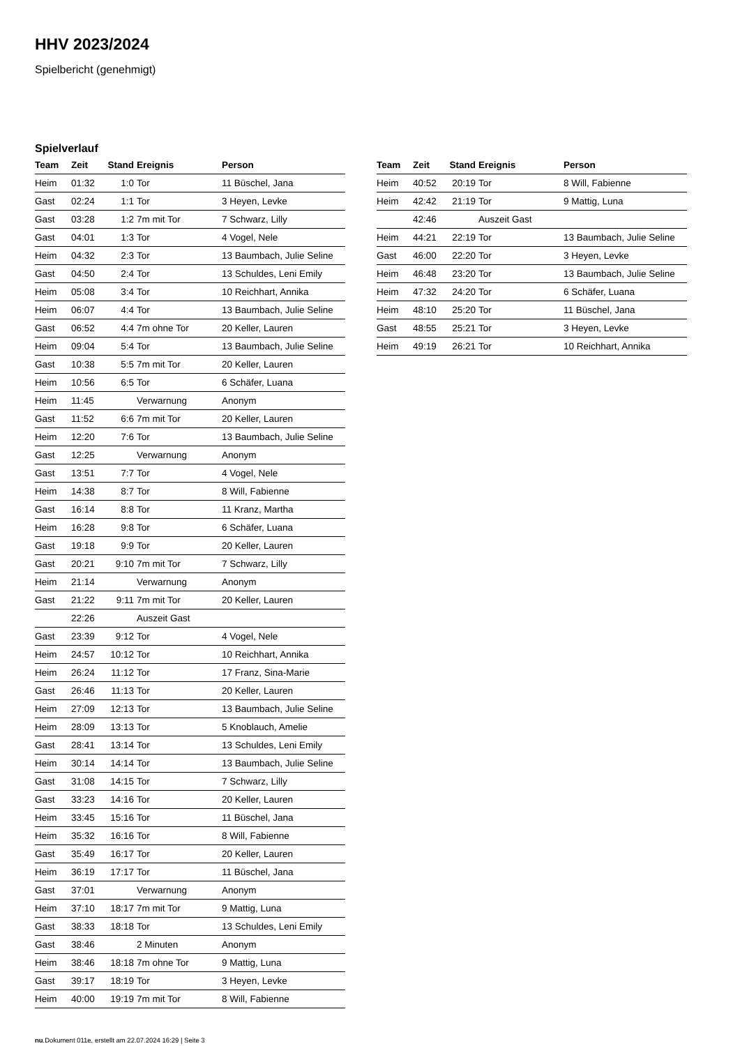HHV 2023/2024
Spielbericht (genehmigt)
Spielverlauf
| Team | Zeit | Stand | Ereignis | Person |
| --- | --- | --- | --- | --- |
| Heim | 01:32 | 1:0 | Tor | 11 Büschel, Jana |
| Gast | 02:24 | 1:1 | Tor | 3 Heyen, Levke |
| Gast | 03:28 | 1:2 | 7m mit Tor | 7 Schwarz, Lilly |
| Gast | 04:01 | 1:3 | Tor | 4 Vogel, Nele |
| Heim | 04:32 | 2:3 | Tor | 13 Baumbach, Julie Seline |
| Gast | 04:50 | 2:4 | Tor | 13 Schuldes, Leni Emily |
| Heim | 05:08 | 3:4 | Tor | 10 Reichhart, Annika |
| Heim | 06:07 | 4:4 | Tor | 13 Baumbach, Julie Seline |
| Gast | 06:52 | 4:4 | 7m ohne Tor | 20 Keller, Lauren |
| Heim | 09:04 | 5:4 | Tor | 13 Baumbach, Julie Seline |
| Gast | 10:38 | 5:5 | 7m mit Tor | 20 Keller, Lauren |
| Heim | 10:56 | 6:5 | Tor | 6 Schäfer, Luana |
| Heim | 11:45 | | Verwarnung | Anonym |
| Gast | 11:52 | 6:6 | 7m mit Tor | 20 Keller, Lauren |
| Heim | 12:20 | 7:6 | Tor | 13 Baumbach, Julie Seline |
| Gast | 12:25 | | Verwarnung | Anonym |
| Gast | 13:51 | 7:7 | Tor | 4 Vogel, Nele |
| Heim | 14:38 | 8:7 | Tor | 8 Will, Fabienne |
| Gast | 16:14 | 8:8 | Tor | 11 Kranz, Martha |
| Heim | 16:28 | 9:8 | Tor | 6 Schäfer, Luana |
| Gast | 19:18 | 9:9 | Tor | 20 Keller, Lauren |
| Gast | 20:21 | 9:10 | 7m mit Tor | 7 Schwarz, Lilly |
| Heim | 21:14 | | Verwarnung | Anonym |
| Gast | 21:22 | 9:11 | 7m mit Tor | 20 Keller, Lauren |
| | 22:26 | | Auszeit Gast | |
| Gast | 23:39 | 9:12 | Tor | 4 Vogel, Nele |
| Heim | 24:57 | 10:12 | Tor | 10 Reichhart, Annika |
| Heim | 26:24 | 11:12 | Tor | 17 Franz, Sina-Marie |
| Gast | 26:46 | 11:13 | Tor | 20 Keller, Lauren |
| Heim | 27:09 | 12:13 | Tor | 13 Baumbach, Julie Seline |
| Heim | 28:09 | 13:13 | Tor | 5 Knoblauch, Amelie |
| Gast | 28:41 | 13:14 | Tor | 13 Schuldes, Leni Emily |
| Heim | 30:14 | 14:14 | Tor | 13 Baumbach, Julie Seline |
| Gast | 31:08 | 14:15 | Tor | 7 Schwarz, Lilly |
| Gast | 33:23 | 14:16 | Tor | 20 Keller, Lauren |
| Heim | 33:45 | 15:16 | Tor | 11 Büschel, Jana |
| Heim | 35:32 | 16:16 | Tor | 8 Will, Fabienne |
| Gast | 35:49 | 16:17 | Tor | 20 Keller, Lauren |
| Heim | 36:19 | 17:17 | Tor | 11 Büschel, Jana |
| Gast | 37:01 | | Verwarnung | Anonym |
| Heim | 37:10 | 18:17 | 7m mit Tor | 9 Mattig, Luna |
| Gast | 38:33 | 18:18 | Tor | 13 Schuldes, Leni Emily |
| Gast | 38:46 | | 2 Minuten | Anonym |
| Heim | 38:46 | 18:18 | 7m ohne Tor | 9 Mattig, Luna |
| Gast | 39:17 | 18:19 | Tor | 3 Heyen, Levke |
| Heim | 40:00 | 19:19 | 7m mit Tor | 8 Will, Fabienne |
| Team | Zeit | Stand | Ereignis | Person |
| --- | --- | --- | --- | --- |
| Heim | 40:52 | 20:19 | Tor | 8 Will, Fabienne |
| Heim | 42:42 | 21:19 | Tor | 9 Mattig, Luna |
| | 42:46 | | Auszeit Gast | |
| Heim | 44:21 | 22:19 | Tor | 13 Baumbach, Julie Seline |
| Gast | 46:00 | 22:20 | Tor | 3 Heyen, Levke |
| Heim | 46:48 | 23:20 | Tor | 13 Baumbach, Julie Seline |
| Heim | 47:32 | 24:20 | Tor | 6 Schäfer, Luana |
| Heim | 48:10 | 25:20 | Tor | 11 Büschel, Jana |
| Gast | 48:55 | 25:21 | Tor | 3 Heyen, Levke |
| Heim | 49:19 | 26:21 | Tor | 10 Reichhart, Annika |
nu.Dokument 011e, erstellt am 22.07.2024 16:29 | Seite 3